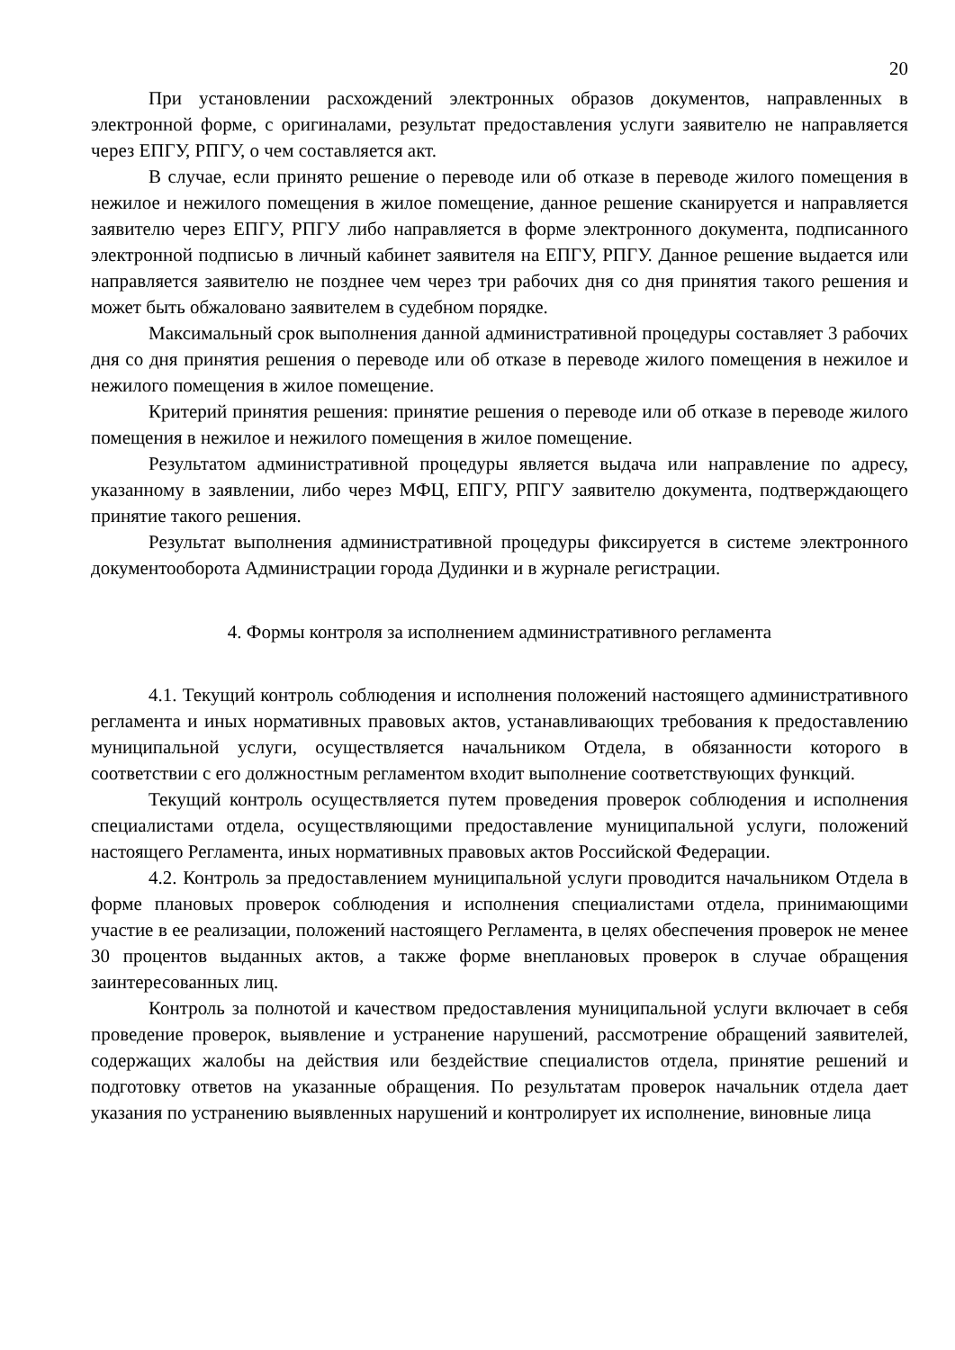20
При установлении расхождений электронных образов документов, направленных в электронной форме, с оригиналами, результат предоставления услуги заявителю не направляется через ЕПГУ, РПГУ, о чем составляется акт.
В случае, если принято решение о переводе или об отказе в переводе жилого помещения в нежилое и нежилого помещения в жилое помещение, данное решение сканируется и направляется заявителю через ЕПГУ, РПГУ либо направляется в форме электронного документа, подписанного электронной подписью в личный кабинет заявителя на ЕПГУ, РПГУ. Данное решение выдается или направляется заявителю не позднее чем через три рабочих дня со дня принятия такого решения и может быть обжаловано заявителем в судебном порядке.
Максимальный срок выполнения данной административной процедуры составляет 3 рабочих дня со дня принятия решения о переводе или об отказе в переводе жилого помещения в нежилое и нежилого помещения в жилое помещение.
Критерий принятия решения: принятие решения о переводе или об отказе в переводе жилого помещения в нежилое и нежилого помещения в жилое помещение.
Результатом административной процедуры является выдача или направление по адресу, указанному в заявлении, либо через МФЦ, ЕПГУ, РПГУ заявителю документа, подтверждающего принятие такого решения.
Результат выполнения административной процедуры фиксируется в системе электронного документооборота Администрации города Дудинки и в журнале регистрации.
4. Формы контроля за исполнением административного регламента
4.1. Текущий контроль соблюдения и исполнения положений настоящего административного регламента и иных нормативных правовых актов, устанавливающих требования к предоставлению муниципальной услуги, осуществляется начальником Отдела, в обязанности которого в соответствии с его должностным регламентом входит выполнение соответствующих функций.
Текущий контроль осуществляется путем проведения проверок соблюдения и исполнения специалистами отдела, осуществляющими предоставление муниципальной услуги, положений настоящего Регламента, иных нормативных правовых актов Российской Федерации.
4.2. Контроль за предоставлением муниципальной услуги проводится начальником Отдела в форме плановых проверок соблюдения и исполнения специалистами отдела, принимающими участие в ее реализации, положений настоящего Регламента, в целях обеспечения проверок не менее 30 процентов выданных актов, а также форме внеплановых проверок в случае обращения заинтересованных лиц.
Контроль за полнотой и качеством предоставления муниципальной услуги включает в себя проведение проверок, выявление и устранение нарушений, рассмотрение обращений заявителей, содержащих жалобы на действия или бездействие специалистов отдела, принятие решений и подготовку ответов на указанные обращения. По результатам проверок начальник отдела дает указания по устранению выявленных нарушений и контролирует их исполнение, виновные лица